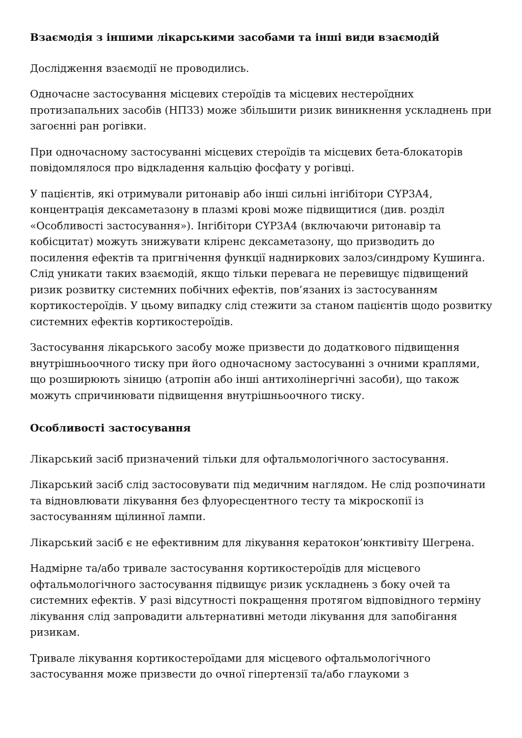Взаємодія з іншими лікарськими засобами та інші види взаємодій
Дослідження взаємодії не проводились.
Одночасне застосування місцевих стероїдів та місцевих нестероїдних протизапальних засобів (НПЗЗ) може збільшити ризик виникнення ускладнень при загоєнні ран рогівки.
При одночасному застосуванні місцевих стероїдів та місцевих бета-блокаторів повідомлялося про відкладення кальцію фосфату у рогівці.
У пацієнтів, які отримували ритонавір або інші сильні інгібітори CYP3A4, концентрація дексаметазону в плазмі крові може підвищитися (див. розділ «Особливості застосування»). Інгібітори CYP3A4 (включаючи ритонавір та кобісцитат) можуть знижувати кліренс дексаметазону, що призводить до посилення ефектів та пригнічення функції надниркових залоз/синдрому Кушинга. Слід уникати таких взаємодій, якщо тільки перевага не перевищує підвищений ризик розвитку системних побічних ефектів, пов’язаних із застосуванням кортикостероїдів. У цьому випадку слід стежити за станом пацієнтів щодо розвитку системних ефектів кортикостероїдів.
Застосування лікарського засобу може призвести до додаткового підвищення внутрішньоочного тиску при його одночасному застосуванні з очними краплями, що розширюють зіницю (атропін або інші антихолінергічні засоби), що також можуть спричинювати підвищення внутрішньоочного тиску.
Особливості застосування
Лікарський засіб призначений тільки для офтальмологічного застосування.
Лікарський засіб слід застосовувати під медичним наглядом. Не слід розпочинати та відновлювати лікування без флуоресцентного тесту та мікроскопії із застосуванням щілинної лампи.
Лікарський засіб є не ефективним для лікування кератокон’юнктивіту Шегрена.
Надмірне та/або тривале застосування кортикостероїдів для місцевого офтальмологічного застосування підвищує ризик ускладнень з боку очей та системних ефектів. У разі відсутності покращення протягом відповідного терміну лікування слід запровадити альтернативні методи лікування для запобігання ризикам.
Тривале лікування кортикостероїдами для місцевого офтальмологічного застосування може призвести до очної гіпертензії та/або глаукоми з